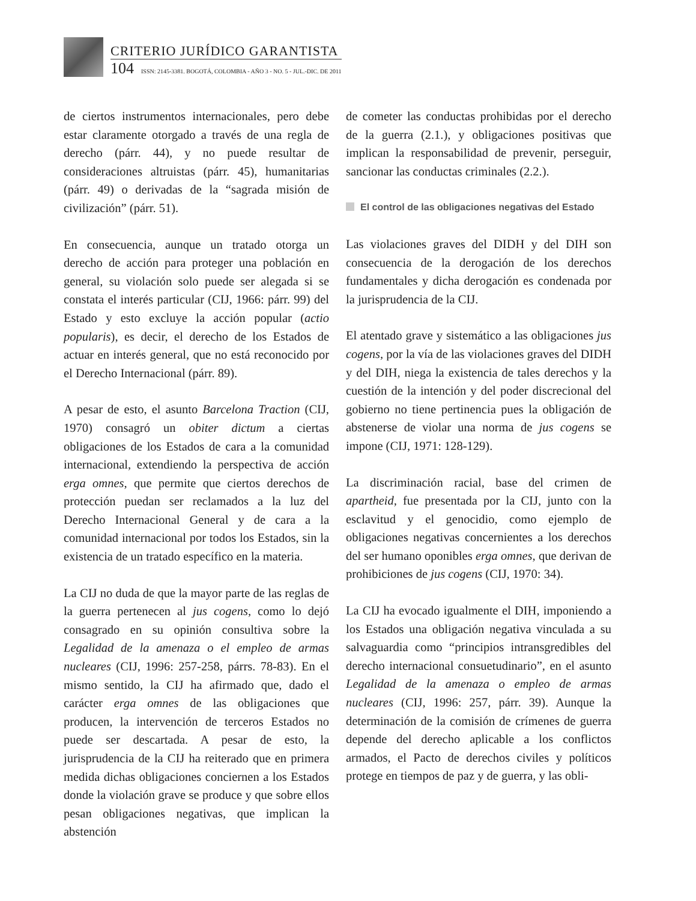CRITERIO JURÍDICO GARANTISTA
104 ISSN: 2145-3381. BOGOTÁ, COLOMBIA - AÑO 3 - NO. 5 - JUL.-DIC. DE 2011
de ciertos instrumentos internacionales, pero debe estar claramente otorgado a través de una regla de derecho (párr. 44), y no puede resultar de consideraciones altruistas (párr. 45), humanitarias (párr. 49) o derivadas de la “sagrada misión de civilización” (párr. 51).
En consecuencia, aunque un tratado otorga un derecho de acción para proteger una población en general, su violación solo puede ser alegada si se constata el interés particular (CIJ, 1966: párr. 99) del Estado y esto excluye la acción popular (actio popularis), es decir, el derecho de los Estados de actuar en interés general, que no está reconocido por el Derecho Internacional (párr. 89).
A pesar de esto, el asunto Barcelona Traction (CIJ, 1970) consagró un obiter dictum a ciertas obligaciones de los Estados de cara a la comunidad internacional, extendiendo la perspectiva de acción erga omnes, que permite que ciertos derechos de protección puedan ser reclamados a la luz del Derecho Internacional General y de cara a la comunidad internacional por todos los Estados, sin la existencia de un tratado específico en la materia.
La CIJ no duda de que la mayor parte de las reglas de la guerra pertenecen al jus cogens, como lo dejó consagrado en su opinión consultiva sobre la Legalidad de la amenaza o el empleo de armas nucleares (CIJ, 1996: 257-258, párrs. 78-83). En el mismo sentido, la CIJ ha afirmado que, dado el carácter erga omnes de las obligaciones que producen, la intervención de terceros Estados no puede ser descartada. A pesar de esto, la jurisprudencia de la CIJ ha reiterado que en primera medida dichas obligaciones conciernen a los Estados donde la violación grave se produce y que sobre ellos pesan obligaciones negativas, que implican la abstención
de cometer las conductas prohibidas por el derecho de la guerra (2.1.), y obligaciones positivas que implican la responsabilidad de prevenir, perseguir, sancionar las conductas criminales (2.2.).
El control de las obligaciones negativas del Estado
Las violaciones graves del DIDH y del DIH son consecuencia de la derogación de los derechos fundamentales y dicha derogación es condenada por la jurisprudencia de la CIJ.
El atentado grave y sistemático a las obligaciones jus cogens, por la vía de las violaciones graves del DIDH y del DIH, niega la existencia de tales derechos y la cuestión de la intención y del poder discrecional del gobierno no tiene pertinencia pues la obligación de abstenerse de violar una norma de jus cogens se impone (CIJ, 1971: 128-129).
La discriminación racial, base del crimen de apartheid, fue presentada por la CIJ, junto con la esclavitud y el genocidio, como ejemplo de obligaciones negativas concernientes a los derechos del ser humano oponibles erga omnes, que derivan de prohibiciones de jus cogens (CIJ, 1970: 34).
La CIJ ha evocado igualmente el DIH, imponiendo a los Estados una obligación negativa vinculada a su salvaguardia como “principios intransgredibles del derecho internacional consuetudinario”, en el asunto Legalidad de la amenaza o empleo de armas nucleares (CIJ, 1996: 257, párr. 39). Aunque la determinación de la comisión de crímenes de guerra depende del derecho aplicable a los conflictos armados, el Pacto de derechos civiles y políticos protege en tiempos de paz y de guerra, y las obli-